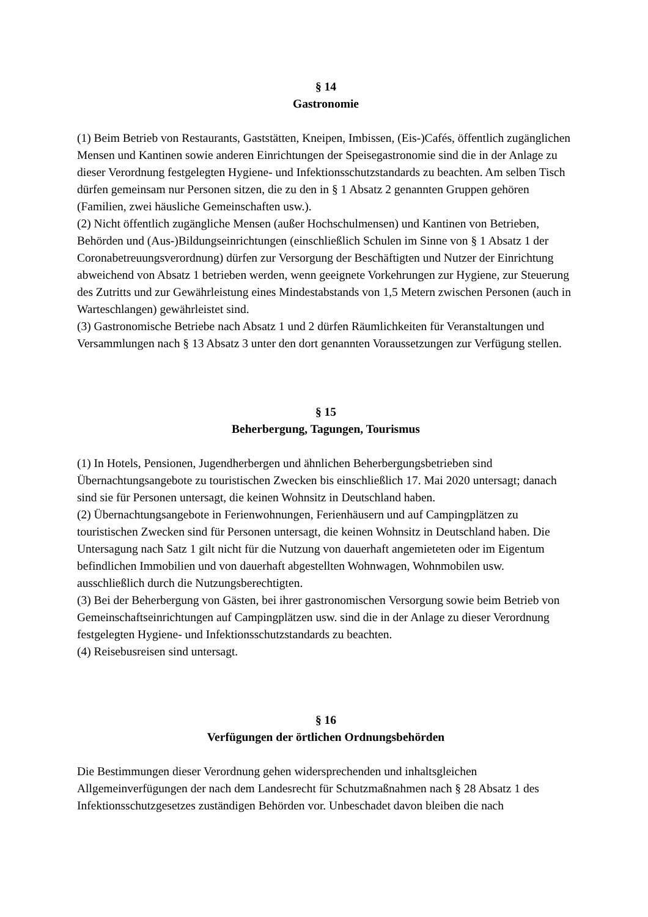§ 14
Gastronomie
(1) Beim Betrieb von Restaurants, Gaststätten, Kneipen, Imbissen, (Eis-)Cafés, öffentlich zugänglichen Mensen und Kantinen sowie anderen Einrichtungen der Speisegastronomie sind die in der Anlage zu dieser Verordnung festgelegten Hygiene- und Infektionsschutzstandards zu beachten. Am selben Tisch dürfen gemeinsam nur Personen sitzen, die zu den in § 1 Absatz 2 genannten Gruppen gehören (Familien, zwei häusliche Gemeinschaften usw.).
(2) Nicht öffentlich zugängliche Mensen (außer Hochschulmensen) und Kantinen von Betrieben, Behörden und (Aus-)Bildungseinrichtungen (einschließlich Schulen im Sinne von § 1 Absatz 1 der Coronabetreuungsverordnung) dürfen zur Versorgung der Beschäftigten und Nutzer der Einrichtung abweichend von Absatz 1 betrieben werden, wenn geeignete Vorkehrungen zur Hygiene, zur Steuerung des Zutritts und zur Gewährleistung eines Mindestabstands von 1,5 Metern zwischen Personen (auch in Warteschlangen) gewährleistet sind.
(3) Gastronomische Betriebe nach Absatz 1 und 2 dürfen Räumlichkeiten für Veranstaltungen und Versammlungen nach § 13 Absatz 3 unter den dort genannten Voraussetzungen zur Verfügung stellen.
§ 15
Beherbergung, Tagungen, Tourismus
(1) In Hotels, Pensionen, Jugendherbergen und ähnlichen Beherbergungsbetrieben sind Übernachtungsangebote zu touristischen Zwecken bis einschließlich 17. Mai 2020 untersagt; danach sind sie für Personen untersagt, die keinen Wohnsitz in Deutschland haben.
(2) Übernachtungsangebote in Ferienwohnungen, Ferienhäusern und auf Campingplätzen zu touristischen Zwecken sind für Personen untersagt, die keinen Wohnsitz in Deutschland haben. Die Untersagung nach Satz 1 gilt nicht für die Nutzung von dauerhaft angemieteten oder im Eigentum befindlichen Immobilien und von dauerhaft abgestellten Wohnwagen, Wohnmobilen usw. ausschließlich durch die Nutzungsberechtigten.
(3) Bei der Beherbergung von Gästen, bei ihrer gastronomischen Versorgung sowie beim Betrieb von Gemeinschaftseinrichtungen auf Campingplätzen usw. sind die in der Anlage zu dieser Verordnung festgelegten Hygiene- und Infektionsschutzstandards zu beachten.
(4) Reisebusreisen sind untersagt.
§ 16
Verfügungen der örtlichen Ordnungsbehörden
Die Bestimmungen dieser Verordnung gehen widersprechenden und inhaltsgleichen Allgemeinverfügungen der nach dem Landesrecht für Schutzmaßnahmen nach § 28 Absatz 1 des Infektionsschutzgesetzes zuständigen Behörden vor. Unbeschadet davon bleiben die nach